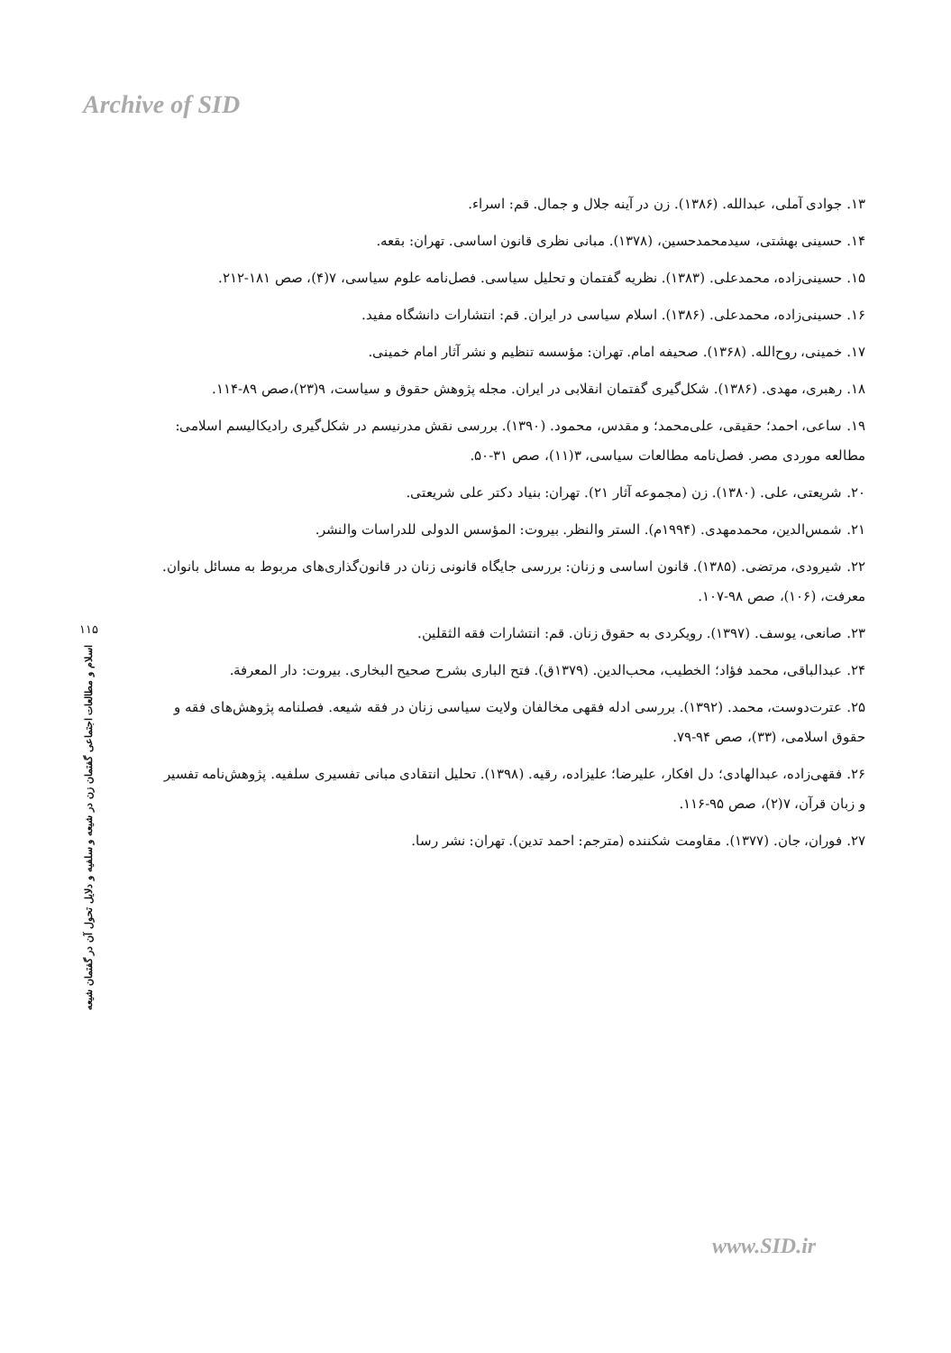Archive of SID
۱۳. جوادی آملی، عبدالله. (۱۳۸۶). زن در آینه جلال و جمال. قم: اسراء.
۱۴. حسینی بهشتی، سیدمحمدحسین، (۱۳۷۸). مبانی نظری قانون اساسی. تهران: بقعه.
۱۵. حسینی‌زاده، محمدعلی. (۱۳۸۳). نظریه گفتمان و تحلیل سیاسی. فصل‌نامه علوم سیاسی، ۷(۴)، صص ۱۸۱-۲۱۲.
۱۶. حسینی‌زاده، محمدعلی. (۱۳۸۶). اسلام سیاسی در ایران. قم: انتشارات دانشگاه مفید.
۱۷. خمینی، روح‌الله. (۱۳۶۸). صحیفه امام. تهران: مؤسسه تنظیم و نشر آثار امام خمینی.
۱۸. رهبری، مهدی. (۱۳۸۶). شکل‌گیری گفتمان انقلابی در ایران. مجله پژوهش حقوق و سیاست، ۹(۲۳)،صص ۸۹-۱۱۴.
۱۹. ساعی، احمد؛ حقیقی، علی‌محمد؛ و مقدس، محمود. (۱۳۹۰). بررسی نقش مدرنیسم در شکل‌گیری رادیکالیسم اسلامی: مطالعه موردی مصر. فصل‌نامه مطالعات سیاسی، ۳(۱۱)، صص ۳۱-۵۰.
۲۰. شریعتی، علی. (۱۳۸۰). زن (مجموعه آثار ۲۱). تهران: بنیاد دکتر علی شریعتی.
۲۱. شمس‌الدین، محمدمهدی. (۱۹۹۴م). الستر والنظر. بیروت: المؤسس الدولی للدراسات والنشر.
۲۲. شیرودی، مرتضی. (۱۳۸۵). قانون اساسی و زنان: بررسی جایگاه قانونی زنان در قانون‌گذاری‌های مربوط به مسائل بانوان. معرفت، (۱۰۶)، صص ۹۸-۱۰۷.
۲۳. صانعی، یوسف. (۱۳۹۷). رویکردی به حقوق زنان. قم: انتشارات فقه الثقلین.
۲۴. عبدالباقی، محمد فؤاد؛ الخطیب، محب‌الدین. (۱۳۷۹ق). فتح الباری بشرح صحیح البخاری. بیروت: دار المعرفة.
۲۵. عترت‌دوست، محمد. (۱۳۹۲). بررسی ادله فقهی مخالفان ولایت سیاسی زنان در فقه شیعه. فصلنامه پژوهش‌های فقه و حقوق اسلامی، (۳۳)، صص ۹۴-۷۹.
۲۶. فقهی‌زاده، عبدالهادی؛ دل افکار، علیرضا؛ علیزاده، رقیه. (۱۳۹۸). تحلیل انتقادی مبانی تفسیری سلفیه. پژوهش‌نامه تفسیر و زبان قرآن، ۷(۲)، صص ۹۵-۱۱۶.
۲۷. فوران، جان. (۱۳۷۷). مقاومت شکننده (مترجم: احمد تدین). تهران: نشر رسا.
۱۱۵
اسلام و مطالعات اجتماعی گفتمان زن در شیعه و سلفیه و دلایل تحول آن در گفتمان شیعه
www.SID.ir